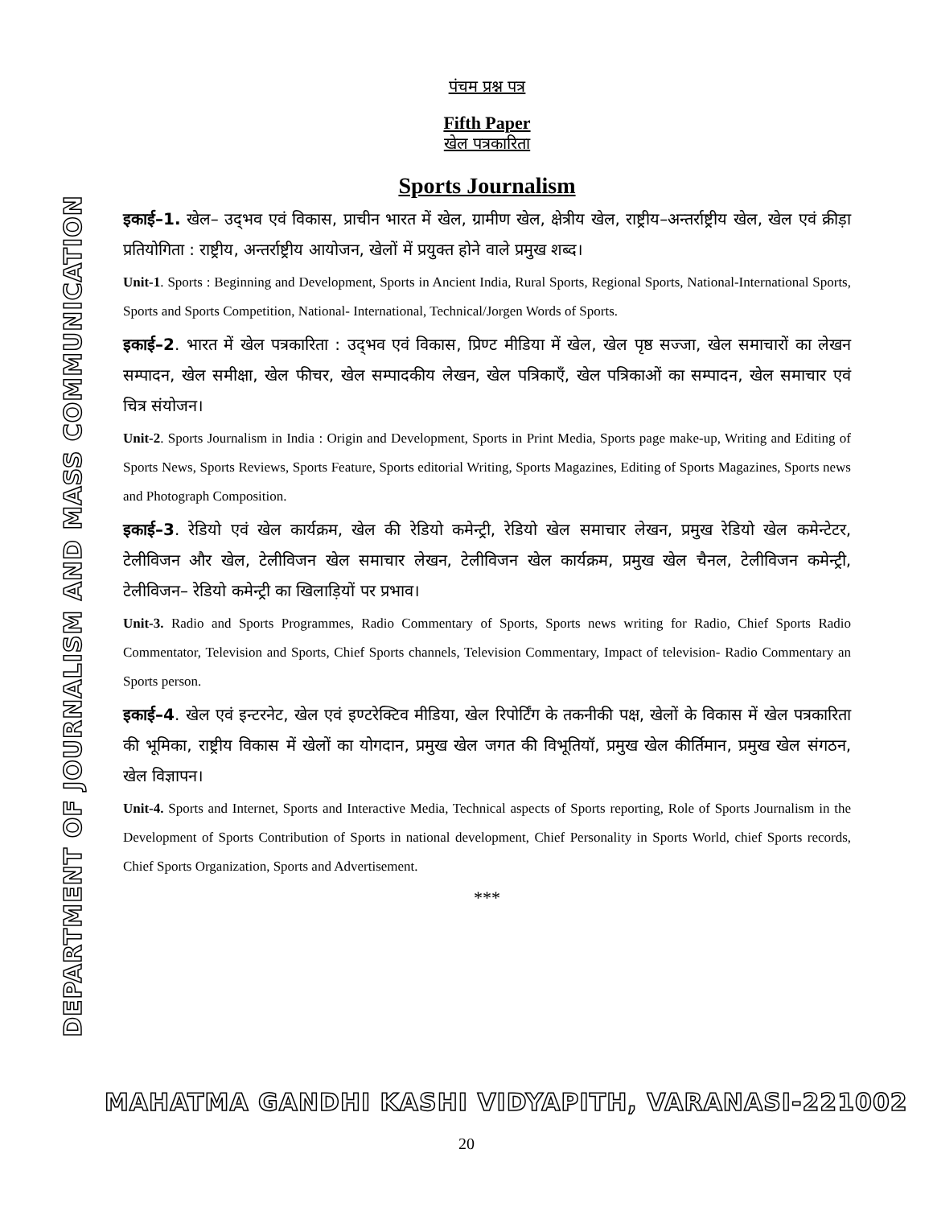DEPARTMENT OF JOURNALISM AND MASS COMMUNICATION
पंचम प्रश्न पत्र
Fifth Paper
खेल पत्रकारिता
Sports Journalism
इकाई–1. खेल– उद्‌भव एवं विकास, प्राचीन भारत में खेल, ग्रामीण खेल, क्षेत्रीय खेल, राष्ट्रीय–अन्तर्राष्ट्रीय खेल, खेल एवं क्रीड़ा प्रतियोगिता : राष्ट्रीय, अन्तर्राष्ट्रीय आयोजन, खेलों में प्रयुक्त होने वाले प्रमुख शब्द।
Unit-1. Sports : Beginning and Development, Sports in Ancient India, Rural Sports, Regional Sports, National-International Sports, Sports and Sports Competition, National- International, Technical/Jorgen Words of Sports.
इकाई–2. भारत में खेल पत्रकारिता : उद्‌भव एवं विकास, प्रिण्ट मीडिया में खेल, खेल पृष्ठ सज्जा, खेल समाचारों का लेखन सम्पादन, खेल समीक्षा, खेल फीचर, खेल सम्पादकीय लेखन, खेल पत्रिकाएँ, खेल पत्रिकाओं का सम्पादन, खेल समाचार एवं चित्र संयोजन।
Unit-2. Sports Journalism in India : Origin and Development, Sports in Print Media, Sports page make-up, Writing and Editing of Sports News, Sports Reviews, Sports Feature, Sports editorial Writing, Sports Magazines, Editing of Sports Magazines, Sports news and Photograph Composition.
इकाई–3. रेडियो एवं खेल कार्यक्रम, खेल की रेडियो कमेन्ट्री, रेडियो खेल समाचार लेखन, प्रमुख रेडियो खेल कमेन्टेटर, टेलीविजन और खेल, टेलीविजन खेल समाचार लेखन, टेलीविजन खेल कार्यक्रम, प्रमुख खेल चैनल, टेलीविजन कमेन्ट्री, टेलीविजन– रेडियो कमेन्ट्री का खिलाड़ियों पर प्रभाव।
Unit-3. Radio and Sports Programmes, Radio Commentary of Sports, Sports news writing for Radio, Chief Sports Radio Commentator, Television and Sports, Chief Sports channels, Television Commentary, Impact of television- Radio Commentary an Sports person.
इकाई–4. खेल एवं इन्टरनेट, खेल एवं इण्टरेक्टिव मीडिया, खेल रिपोर्टिंग के तकनीकी पक्ष, खेलों के विकास में खेल पत्रकारिता की भूमिका, राष्ट्रीय विकास में खेलों का योगदान, प्रमुख खेल जगत की विभूतियॉ, प्रमुख खेल कीर्तिमान, प्रमुख खेल संगठन, खेल विज्ञापन।
Unit-4. Sports and Internet, Sports and Interactive Media, Technical aspects of Sports reporting, Role of Sports Journalism in the Development of Sports Contribution of Sports in national development, Chief Personality in Sports World, chief Sports records, Chief Sports Organization, Sports and Advertisement.
***
MAHATMA GANDHI KASHI VIDYAPITH, VARANASI-221002
20